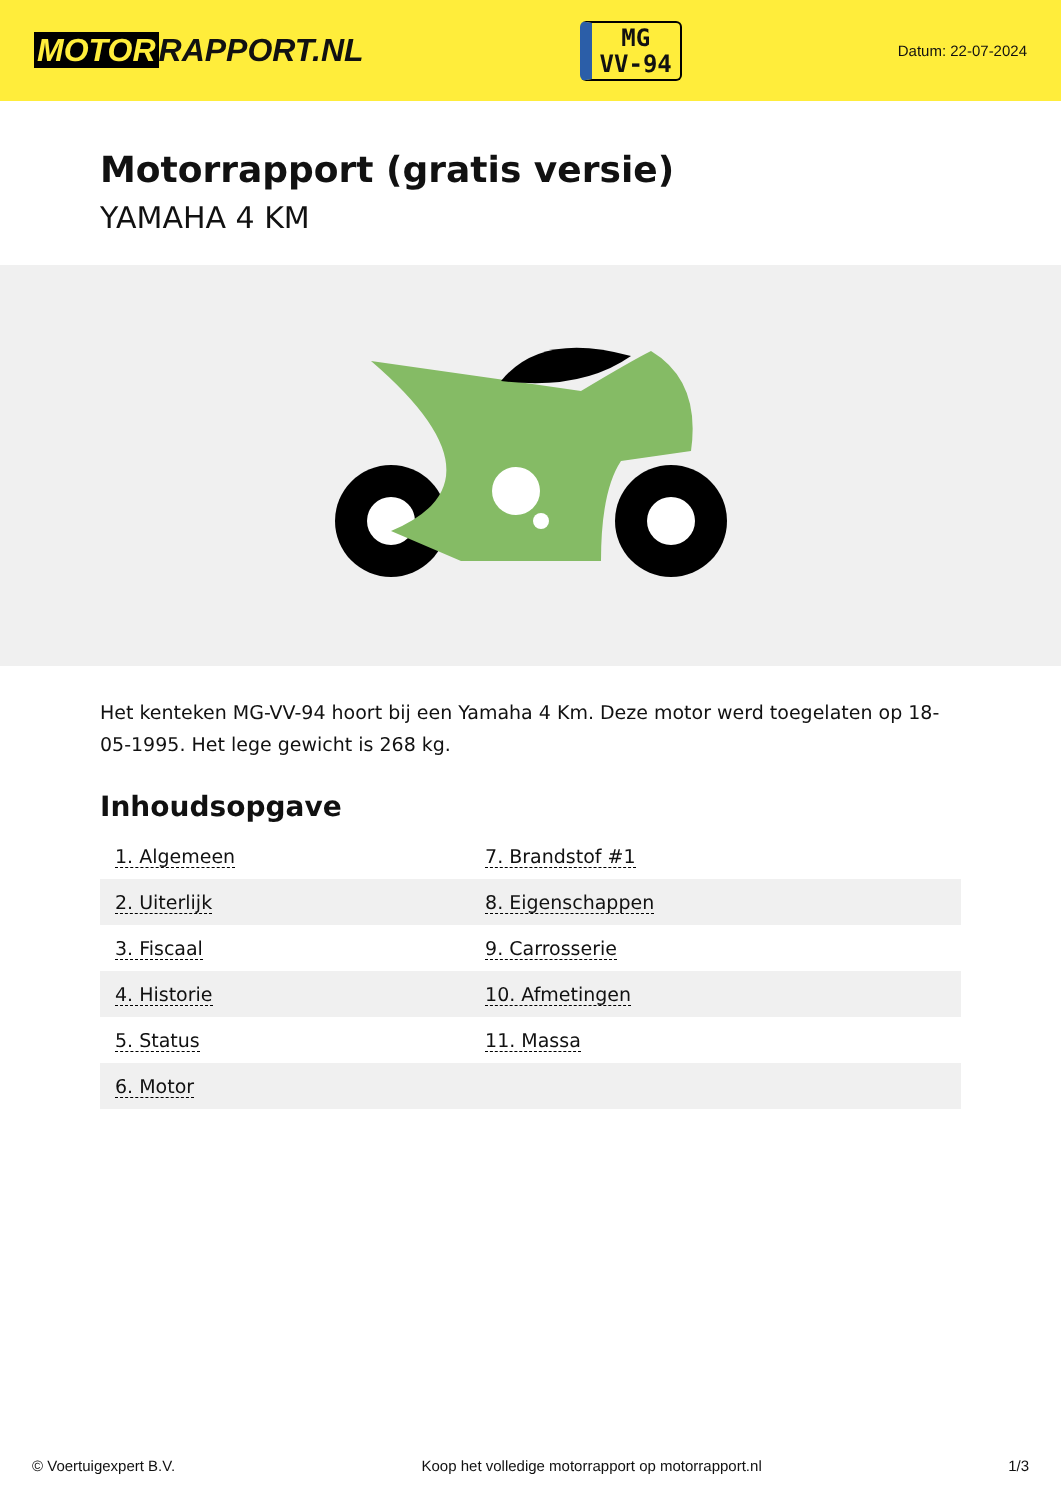MOTOR RAPPORT.NL
MG
VV-94
Datum: 22-07-2024
Motorrapport (gratis versie)
YAMAHA 4 KM
Het kenteken MG-VV-94 hoort bij een Yamaha 4 Km. Deze motor werd toegelaten op 18-05-1995. Het lege gewicht is 268 kg.
Inhoudsopgave
| 1. Algemeen | 7. Brandstof #1 |
| 2. Uiterlijk | 8. Eigenschappen |
| 3. Fiscaal | 9. Carrosserie |
| 4. Historie | 10. Afmetingen |
| 5. Status | 11. Massa |
| 6. Motor | |
© Voertuigexpert B.V. Koop het volledige motorrapport op motorrapport.nl
1/3